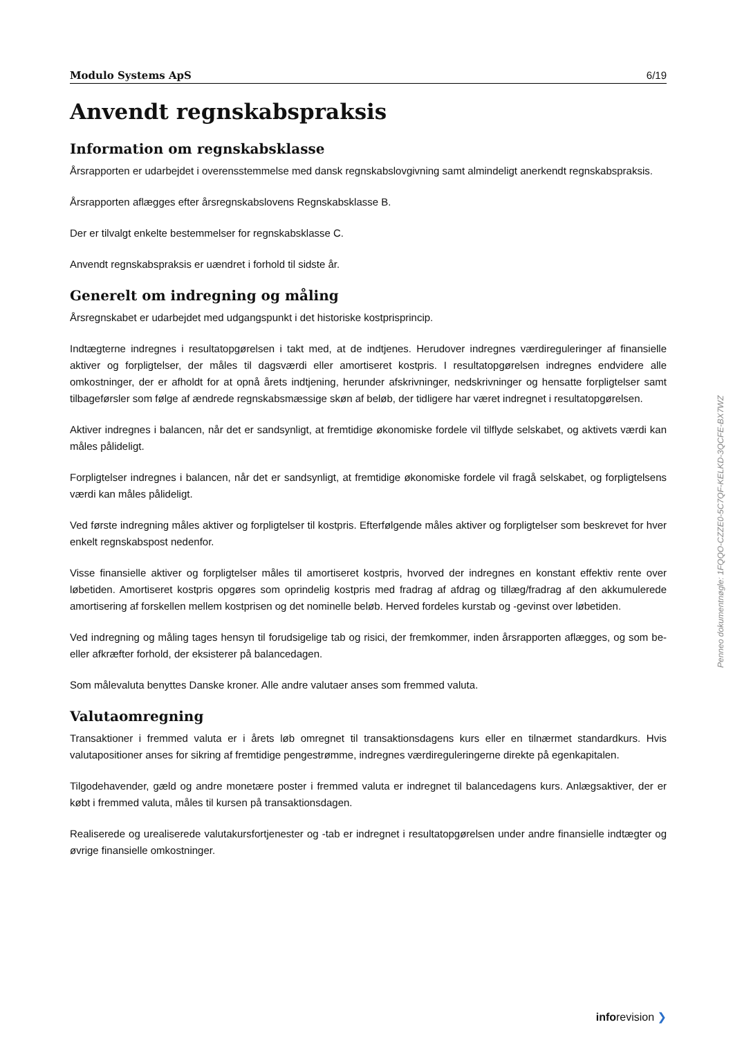Modulo Systems ApS 6/19
Anvendt regnskabspraksis
Information om regnskabsklasse
Årsrapporten er udarbejdet i overensstemmelse med dansk regnskabslovgivning samt almindeligt anerkendt regnskabspraksis.
Årsrapporten aflægges efter årsregnskabslovens Regnskabsklasse B.
Der er tilvalgt enkelte bestemmelser for regnskabsklasse C.
Anvendt regnskabspraksis er uændret i forhold til sidste år.
Generelt om indregning og måling
Årsregnskabet er udarbejdet med udgangspunkt i det historiske kostprisprincip.
Indtægterne indregnes i resultatopgørelsen i takt med, at de indtjenes. Herudover indregnes værdireguleringer af finansielle aktiver og forpligtelser, der måles til dagsværdi eller amortiseret kostpris. I resultatopgørelsen indregnes endvidere alle omkostninger, der er afholdt for at opnå årets indtjening, herunder afskrivninger, nedskrivninger og hensatte forpligtelser samt tilbageførsler som følge af ændrede regnskabsmæssige skøn af beløb, der tidligere har været indregnet i resultatopgørelsen.
Aktiver indregnes i balancen, når det er sandsynligt, at fremtidige økonomiske fordele vil tilflyde selskabet, og aktivets værdi kan måles pålideligt.
Forpligtelser indregnes i balancen, når det er sandsynligt, at fremtidige økonomiske fordele vil fragå selskabet, og forpligtelsens værdi kan måles pålideligt.
Ved første indregning måles aktiver og forpligtelser til kostpris. Efterfølgende måles aktiver og forpligtelser som beskrevet for hver enkelt regnskabspost nedenfor.
Visse finansielle aktiver og forpligtelser måles til amortiseret kostpris, hvorved der indregnes en konstant effektiv rente over løbetiden. Amortiseret kostpris opgøres som oprindelig kostpris med fradrag af afdrag og tillæg/fradrag af den akkumulerede amortisering af forskellen mellem kostprisen og det nominelle beløb. Herved fordeles kurstab og -gevinst over løbetiden.
Ved indregning og måling tages hensyn til forudsigelige tab og risici, der fremkommer, inden årsrapporten aflægges, og som be- eller afkræfter forhold, der eksisterer på balancedagen.
Som målevaluta benyttes Danske kroner. Alle andre valutaer anses som fremmed valuta.
Valutaomregning
Transaktioner i fremmed valuta er i årets løb omregnet til transaktionsdagens kurs eller en tilnærmet standardkurs. Hvis valutapositioner anses for sikring af fremtidige pengestrømme, indregnes værdireguleringerne direkte på egenkapitalen.
Tilgodehavender, gæld og andre monetære poster i fremmed valuta er indregnet til balancedagens kurs. Anlægsaktiver, der er købt i fremmed valuta, måles til kursen på transaktionsdagen.
Realiserede og urealiserede valutakursfortjenester og -tab er indregnet i resultatopgørelsen under andre finansielle indtægter og øvrige finansielle omkostninger.
Penneo dokumentnøgle: 1FQQO-CZZE0-5C7QF-KELKD-3QCFE-BX7WZ
inforevision ❯